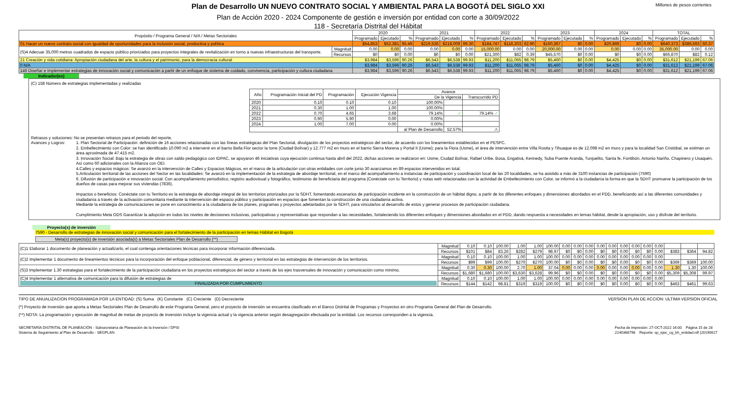Millones de pesos corrientes
Plan de Desarrollo UN NUEVO CONTRATO SOCIAL Y AMBIENTAL PARA LA BOGOTÁ DEL SIGLO XXI
Plan de Acción 2020 - 2024 Componente de gestión e inversión por entidad con corte a 30/09/2022
118 - Secretaría Distrital del Hábitat
| Propósito / Programa General / N/A / Metas Sectoriales | | 2020 | | | 2021 | | | 2022 | | | 2023 | | | 2024 | | | TOTAL | | |
| --- | --- | --- | --- | --- | --- | --- | --- | --- | --- | --- | --- | --- | --- | --- | --- | --- | --- | --- | --- |
| | | Programado | Ejecutado | % | Programado | Ejecutado | % | Programado | Ejecutado | % | Programado | Ejecutado | % | Programado | Ejecutado | % | Programado | Ejecutado | % |
| 01 Hacer un nuevo contrato social con igualdad de oportunidades para la inclusión social, productiva y política | | $54,853 | $52,381 | 95.49 | $219,536 | $218,009 | 99.30 | $184,747 | $116,203 | 62.90 | $160,367 | $0 | 0.00 | $20,869 | $0 | 0.00 | $640,373 | $386,593 | 60.37 |
| (S)4 Adecuar 35,000 metros cuadrados de espacio público priorizados para proyectos integrales de revitalización en torno a nuevas infraestructuras del transporte. | Magnitud | 0.00 | 0.00 | 0.00 | 0.00 | 0.00 | 0.00 | 15,000.00 | 0.00 | 0.00 | 20,000.00 | 0.00 | 0.00 | 0.00 | 0.00 | 0.00 | 35,000.00 | 0.00 | 0.00 |
| | Recursos | $0 | $0 | 0.00 | $0 | $0 | 0.00 | $21,300 | $82 | 0.39 | $45,570 | $0 | 0.00 | $0 | $0 | 0.00 | $66,870 | $82 | 0.12 |
| 21 Creación y vida cotidiana: Apropiación ciudadana del arte, la cultura y el patrimonio, para la democracia cultural | | $3,984 | $3,596 | 90.26 | $6,543 | $6,538 | 99.93 | $11,200 | $11,065 | 98.79 | $5,460 | $0 | 0.00 | $4,425 | $0 | 0.00 | $31,612 | $21,199 | 67.06 |
| 0 N/A | | $3,984 | $3,596 | 90.26 | $6,543 | $6,538 | 99.93 | $11,200 | $11,065 | 98.79 | $5,460 | $0 | 0.00 | $4,425 | $0 | 0.00 | $31,612 | $21,199 | 67.06 |
| 146 Diseñar e implementar estrategias de innovación social y comunicación a partir de un enfoque de sistema de cuidado, convivencia, participación y cultura ciudadana | | $3,984 | $3,596 | 90.26 | $6,543 | $6,538 | 99.93 | $11,200 | $11,065 | 98.79 | $5,460 | $0 | 0.00 | $4,425 | $0 | 0.00 | $31,612 | $21,199 | 67.06 |
Indicador(es)
(C) 158 Número de estrategias implementadas y realizadas
| Año | Programación Inicial del PD | Programación | Ejecución Vigencia | Avance | | |
| --- | --- | --- | --- | --- | --- | --- |
| | | | | De la Vigencia | | Transcurrido PD |
| 2020 | 0.10 | 0.10 | 0.10 | 100.00% | | |
| 2021 | 0.30 | 1.00 | 1.00 | 100.00% | | |
| 2022 | 0.70 | 4.65 | 3.68 | 79.14% | ✓ | 79.14% ✓ |
| 2023 | 0.90 | 5.90 | 0.00 | 0.00% | | |
| 2024 | 1.00 | 7.00 | 0.00 | 0.00% | | |
| | | | | al Plan de Desarrollo | 52.57% | ⚠ |
Retrasos y soluciones: No se presentan retrasos para el periodo del reporte.
Avances y Logros:
1. Plan Sectorial de Participación: definición de 16 acciones relacionadas con las líneas estratégicas del Plan Sectorial, divulgación de los proyectos estratégicos del sector, de acuerdo con los lineamientos establecidos en el PESPC.
2. Embellecimiento con Color: se han identificado 10.090 m2 a intervenir en el barrio Bella Flor sector la torre (Ciudad Bolívar) y 12.777 m2 en muro en el barrio Sierra Morena y Portal II (Usme); para la Flora (Usme), el área de intervención entre Villa Rosita y Tihuaque es de 12.098 m2 en muro y para la localidad San Cristóbal, se estiman un área aproximada de 47.415 m2.
3. Innovación Social: Bajo la estrategia de obras con saldo pedagógico con IDPAC, se apoyaron 46 iniciativas cuya ejecución continua hasta abril del 2022, dichas acciones se realizaron en: Usme, Ciudad Bolívar, Rafael Uribe, Bosa, Engativá, Kennedy, Suba Puente Aranda, Tunjuelito, Santa fe, Fontibón, Antonio Nariño, Chapinero y Usaquén. Así como 60 adicionales con la Alianza con OEI.
4.Calles y espacios mágicos: Se avanzó en la intervención de Calles y Espacios Mágicos, en el marco de la articulación con otras entidades con corte junio 30 avanzamos en 89 espacios intervenidos en total.
5.Articulación territorial de las acciones del Sector en las localidades: Se avanzó en la implementación de la estrategia de abordaje territorial, en el marco del acompañamiento a instancias de participación y coordinación local de las 20 localidades, se ha asistido a más de 3100 instancias de participación (7590)
6. Difusión de participación e innovación social. Con acompañamiento periodístico, registro audiovisual y fotográfico, testimonio de beneficiaria del programa (Conéctate con tu Territorio) y notas web relacionadas con la actividad de Embellecimiento con Color, se informó a la ciudadanía la forma en que la SDHT promueve la participación de los dueños de casas para mejorar sus viviendas (7836).
Impactos o beneficios: Conéctate con tu Territorio es la estrategia de abordaje integral de los territorios priorizados por la SDHT, fomentando escenarios de participación incidente en la construcción de un hábitat digno, a partir de los diferentes enfoques y dimensiones abordados en el PDD, beneficiando así a las diferentes comunidades y ciudadanía a través de la activación comunitaria mediante la intervención del espacio público y participación en espacios que fomentan la construcción de una ciudadanía activa.
Mediante la estrategia de comunicaciones se pone en conocimiento a la ciudadanía de los planes, programas y proyectos adelantados por la SDHT, para vincularlos al desarrollo de estos y generar procesos de participación ciudadana.
Cumplimiento Meta ODS Garantizar la adopción en todos los niveles de decisiones inclusivas, participativas y representativas que respondan a las necesidades, fortaleciendo los diferentes enfoques y dimensiones abordados en el PDD, dando respuesta a necesidades en temas hábitat, desde la apropiación, uso y disfrute del territorio.
Proyecto(s) de inversión
7590 - Desarrollo de estrategias de innovación social y comunicación para el fortalecimiento de la participación en temas Hábitat en Bogotá
Meta(s) proyecto(s) de inversión asociada(s) a Metas Sectoriales Plan de Desarrollo (**)
| (C)1 Elaborar 1 documento de planeación y actualizarlo, el cual contenga orientaciones técnicas para incorporar información diferenciada. | Magnitud | 0.10 | 0.10 | 100.00 | 1.00 | 1.00 | 100.00 | 0.00 | 0.00 | 0.00 | 0.00 | 0.00 | 0.00 | 0.00 | 0.00 | 0.00 | | | |
| | Recursos | $101 | $84 | 83.26 | $282 | $279 | 98.97 | $0 | $0 | 0.00 | $0 | $0 | 0.00 | $0 | $0 | 0.00 | $383 | $364 | 94.82 |
| (C)2 Implementar 1 documento de lineamientos técnicos para la incorporación del enfoque poblacional, diferencial, de género y territorial en las estrategias de intervención de los territorios. | Magnitud | 0.10 | 0.10 | 100.00 | 1.00 | 1.00 | 100.00 | 0.00 | 0.00 | 0.00 | 0.00 | 0.00 | 0.00 | 0.00 | 0.00 | 0.00 | | | |
| | Recursos | $99 | $99 | 100.00 | $270 | $270 | 100.00 | $0 | $0 | 0.00 | $0 | $0 | 0.00 | $0 | $0 | 0.00 | $369 | $369 | 100.00 |
| (S)3 Implementar 1.30 estrategias para el fortalecimiento de la participación ciudadana en los proyectos estratégicos del sector a través de los ejes trasversales de innovación y comunicación como mínimo. | Magnitud | 0.30 | 0.30 | 100.00 | 2.70 | 1.00 | 37.04 | 0.00 | 0.00 | 0.00 | 0.00 | 0.00 | 0.00 | 0.00 | 0.00 | 0.00 | 1.30 | 1.30 | 100.00 |
| | Recursos | $1,680 | $1,680 | 100.00 | $3,630 | $3,628 | 99.96 | $0 | $0 | 0.00 | $0 | $0 | 0.00 | $0 | $0 | 0.00 | $5,309 | $5,308 | 99.97 |
| (C)4 Implementar 1 alternativa de comunicación para la difusión de estrategias de FINALIZADA POR CUMPLIMIENTO | Magnitud | 0.10 | 0.10 | 100.00 | 1.00 | 1.00 | 100.00 | 0.00 | 0.00 | 0.00 | 0.00 | 0.00 | 0.00 | 0.00 | 0.00 | 0.00 | | | |
| | Recursos | $144 | $142 | 98.81 | $319 | $319 | 100.00 | $0 | $0 | 0.00 | $0 | $0 | 0.00 | $0 | $0 | 0.00 | $463 | $461 | 99.63 |
TIPO DE ANUALIZACION PROGRAMADA POR LA ENTIDAD: (S) Suma (K) Constante (C) Creciente (D) Decreciente VERSION PLAN DE ACCION: ULTIMA VERSION OFICIAL
(*) Proyecto de inversión que aporta a Metas Sectoriales Plan de Desarrollo de este Programa General, pero el proyecto de inversión se encuentra clasificado en el Banco Distrital de Programas y Proyectos en otro Programa General del Plan de Desarrollo.
(**) NOTA: La programación y ejecución de magnitud de metas de proyecto de inversión incluye la vigencia actual y la vigencia anterior según desagregación efectuada por la entidad. Los recursos corresponden a la vigencia.
SECRETARÍA DISTRITAL DE PLANEACIÓN - Subsecretaría de Planeación de la Inversión / DPSI
Sistema de Seguimiento al Plan de Desarrollo - SEGPLAN
Fecha de impresión: 27-OCT-2022 16:00 Página 15 de 28
2240368798 Reporte: sp_ejec_cg_bh_entidad.rdf (20190617